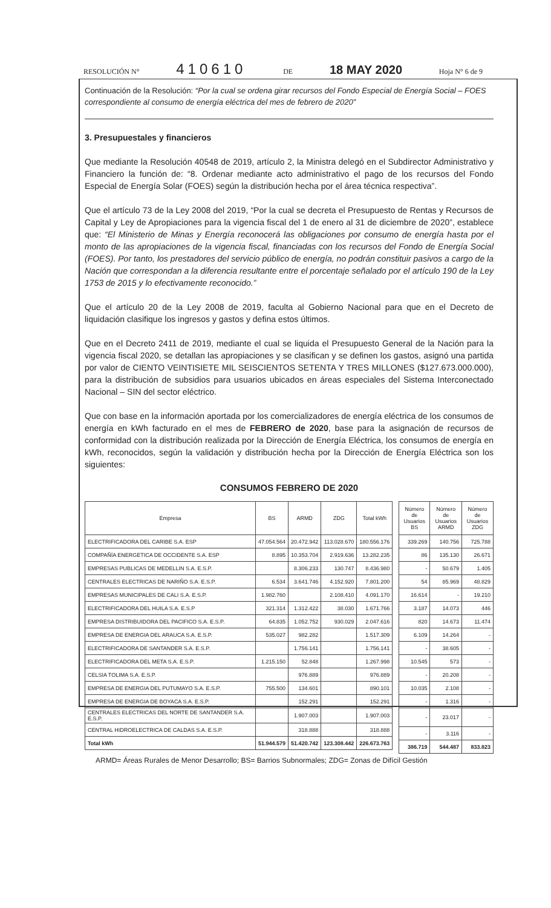RESOLUCIÓN N° 410610 DE 18 MAY 2020 Hoja N° 6 de 9
Continuación de la Resolución: “Por la cual se ordena girar recursos del Fondo Especial de Energía Social – FOES correspondiente al consumo de energía eléctrica del mes de febrero de 2020”
3. Presupuestales y financieros
Que mediante la Resolución 40548 de 2019, artículo 2, la Ministra delegó en el Subdirector Administrativo y Financiero la función de: “8. Ordenar mediante acto administrativo el pago de los recursos del Fondo Especial de Energía Solar (FOES) según la distribución hecha por el área técnica respectiva”.
Que el artículo 73 de la Ley 2008 del 2019, “Por la cual se decreta el Presupuesto de Rentas y Recursos de Capital y Ley de Apropiaciones para la vigencia fiscal del 1 de enero al 31 de diciembre de 2020”, establece que: “El Ministerio de Minas y Energía reconocerá las obligaciones por consumo de energía hasta por el monto de las apropiaciones de la vigencia fiscal, financiadas con los recursos del Fondo de Energía Social (FOES). Por tanto, los prestadores del servicio público de energía, no podrán constituir pasivos a cargo de la Nación que correspondan a la diferencia resultante entre el porcentaje señalado por el artículo 190 de la Ley 1753 de 2015 y lo efectivamente reconocido.”
Que el artículo 20 de la Ley 2008 de 2019, faculta al Gobierno Nacional para que en el Decreto de liquidación clasifique los ingresos y gastos y defina estos últimos.
Que en el Decreto 2411 de 2019, mediante el cual se liquida el Presupuesto General de la Nación para la vigencia fiscal 2020, se detallan las apropiaciones y se clasifican y se definen los gastos, asignó una partida por valor de CIENTO VEINTISIETE MIL SEISCIENTOS SETENTA Y TRES MILLONES ($127.673.000.000), para la distribución de subsidios para usuarios ubicados en áreas especiales del Sistema Interconectado Nacional – SIN del sector eléctrico.
Que con base en la información aportada por los comercializadores de energía eléctrica de los consumos de energía en kWh facturado en el mes de FEBRERO de 2020, base para la asignación de recursos de conformidad con la distribución realizada por la Dirección de Energía Eléctrica, los consumos de energía en kWh, reconocidos, según la validación y distribución hecha por la Dirección de Energía Eléctrica son los siguientes:
CONSUMOS FEBRERO DE 2020
| Empresa | BS | ARMD | ZDG | Total kWh |
| --- | --- | --- | --- | --- |
| ELECTRIFICADORA DEL CARIBE S.A. ESP | 47.054.564 | 20.472.942 | 113.028.670 | 180.556.176 |
| COMPAÑÍA ENERGETICA DE OCCIDENTE S.A. ESP | 8.895 | 10.353.704 | 2.919.636 | 13.282.235 |
| EMPRESAS PUBLICAS DE MEDELLIN S.A. E.S.P. | | 8.306.233 | 130.747 | 8.436.980 |
| CENTRALES ELECTRICAS DE NARIÑO S.A. E.S.P. | 6.534 | 3.641.746 | 4.152.920 | 7.801.200 |
| EMPRESAS MUNICIPALES DE CALI S.A. E.S.P. | 1.982.760 | | 2.108.410 | 4.091.170 |
| ELECTRIFICADORA DEL HUILA S.A. E.S.P | 321.314 | 1.312.422 | 38.030 | 1.671.766 |
| EMPRESA DISTRIBUIDORA DEL PACIFICO S.A. E.S.P. | 64.835 | 1.052.752 | 930.029 | 2.047.616 |
| EMPRESA DE ENERGIA DEL ARAUCA S.A. E.S.P. | 535.027 | 982.282 | | 1.517.309 |
| ELECTRIFICADORA DE SANTANDER S.A. E.S.P. | | 1.756.141 | | 1.756.141 |
| ELECTRIFICADORA DEL META S.A. E.S.P. | 1.215.150 | 52.848 | | 1.267.998 |
| CELSIA TOLIMA S.A. E.S.P. | | 976.889 | | 976.889 |
| EMPRESA DE ENERGIA DEL PUTUMAYO S.A. E.S.P. | 755.500 | 134.601 | | 890.101 |
| EMPRESA DE ENERGIA DE BOYACA S.A. E.S.P. | | 152.291 | | 152.291 |
| CENTRALES ELECTRICAS DEL NORTE DE SANTANDER S.A. E.S.P. | | 1.907.003 | | 1.907.003 |
| CENTRAL HIDROELECTRICA DE CALDAS S.A. E.S.P. | | 318.888 | | 318.888 |
| Total kWh | 51.944.579 | 51.420.742 | 123.308.442 | 226.673.763 |
| Número de Usuarios BS | Número de Usuarios ARMD | Número de Usuarios ZDG |
| --- | --- | --- |
| 339.269 | 140.756 | 725.788 |
| 86 | 135.130 | 26.671 |
| - | 50.679 | 1.405 |
| 54 | 85.969 | 48.829 |
| 16.614 | - | 19.210 |
| 3.187 | 14.073 | 446 |
| 820 | 14.673 | 11.474 |
| 6.109 | 14.264 | - |
| - | 38.605 | - |
| 10.545 | 573 | - |
| - | 20.208 | - |
| 10.035 | 2.108 | - |
| - | 1.316 | - |
| - | 23.017 | - |
| - | 3.116 | - |
| 386.719 | 544.487 | 833.823 |
ARMD= Áreas Rurales de Menor Desarrollo; BS= Barrios Subnormales; ZDG= Zonas de Difícil Gestión